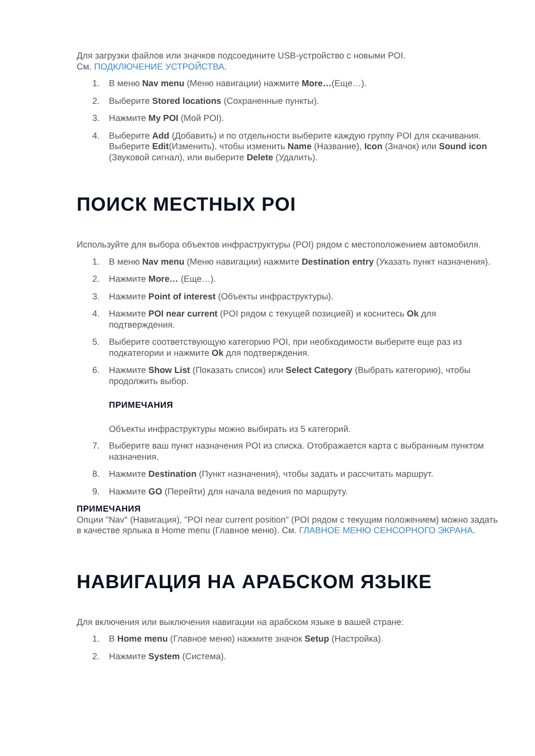Для загрузки файлов или значков подсоедините USB-устройство с новыми POI.
См. ПОДКЛЮЧЕНИЕ УСТРОЙСТВА.
1. В меню Nav menu (Меню навигации) нажмите More…(Еще…).
2. Выберите Stored locations (Сохраненные пункты).
3. Нажмите My POI (Мой POI).
4. Выберите Add (Добавить) и по отдельности выберите каждую группу POI для скачивания. Выберите Edit(Изменить), чтобы изменить Name (Название), Icon (Значок) или Sound icon (Звуковой сигнал), или выберите Delete (Удалить).
ПОИСК МЕСТНЫХ POI
Используйте для выбора объектов инфраструктуры (POI) рядом с местоположением автомобиля.
1. В меню Nav menu (Меню навигации) нажмите Destination entry (Указать пункт назначения).
2. Нажмите More… (Еще…).
3. Нажмите Point of interest (Объекты инфраструктуры).
4. Нажмите POI near current (POI рядом с текущей позицией) и коснитесь Ok для подтверждения.
5. Выберите соответствующую категорию POI, при необходимости выберите еще раз из подкатегории и нажмите Ok для подтверждения.
6. Нажмите Show List (Показать список) или Select Category (Выбрать категорию), чтобы продолжить выбор.
ПРИМЕЧАНИЯ
Объекты инфраструктуры можно выбирать из 5 категорий.
7. Выберите ваш пункт назначения POI из списка. Отображается карта с выбранным пунктом назначения.
8. Нажмите Destination (Пункт назначения), чтобы задать и рассчитать маршрут.
9. Нажмите GO (Перейти) для начала ведения по маршруту.
ПРИМЕЧАНИЯ
Опции "Nav" (Навигация), "POI near current position" (POI рядом с текущим положением) можно задать в качестве ярлыка в Home menu (Главное меню). См. ГЛАВНОЕ МЕНЮ СЕНСОРНОГО ЭКРАНА.
НАВИГАЦИЯ НА АРАБСКОМ ЯЗЫКЕ
Для включения или выключения навигации на арабском языке в вашей стране:
1. В Home menu (Главное меню) нажмите значок Setup (Настройка).
2. Нажмите System (Система).